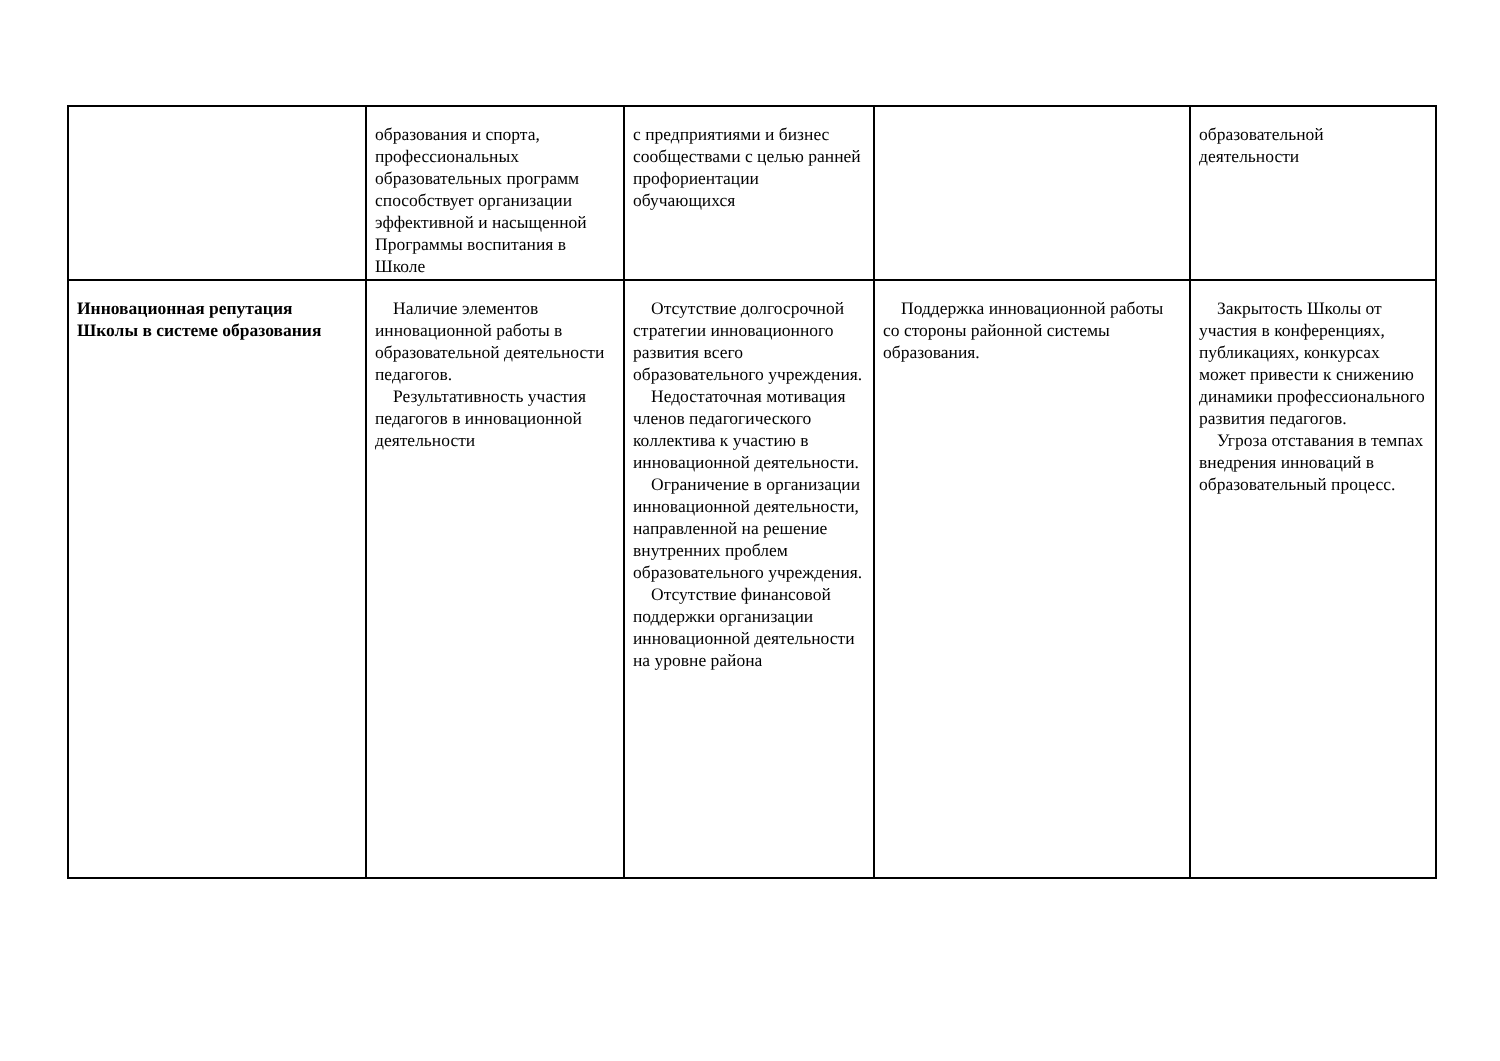| | образования и спорта, профессиональных образовательных программ способствует организации эффективной и насыщенной Программы воспитания в Школе | с предприятиями и бизнес сообществами с целью ранней профориентации обучающихся | | образовательной деятельности |
| Инновационная репутация Школы в системе образования | Наличие элементов инновационной работы в образовательной деятельности педагогов. Результативность участия педагогов в инновационной деятельности | Отсутствие долгосрочной стратегии инновационного развития всего образовательного учреждения. Недостаточная мотивация членов педагогического коллектива к участию в инновационной деятельности. Ограничение в организации инновационной деятельности, направленной на решение внутренних проблем образовательного учреждения. Отсутствие финансовой поддержки организации инновационной деятельности на уровне района | Поддержка инновационной работы со стороны районной системы образования. | Закрытость Школы от участия в конференциях, публикациях, конкурсах может привести к снижению динамики профессионального развития педагогов. Угроза отставания в темпах внедрения инноваций в образовательный процесс. |